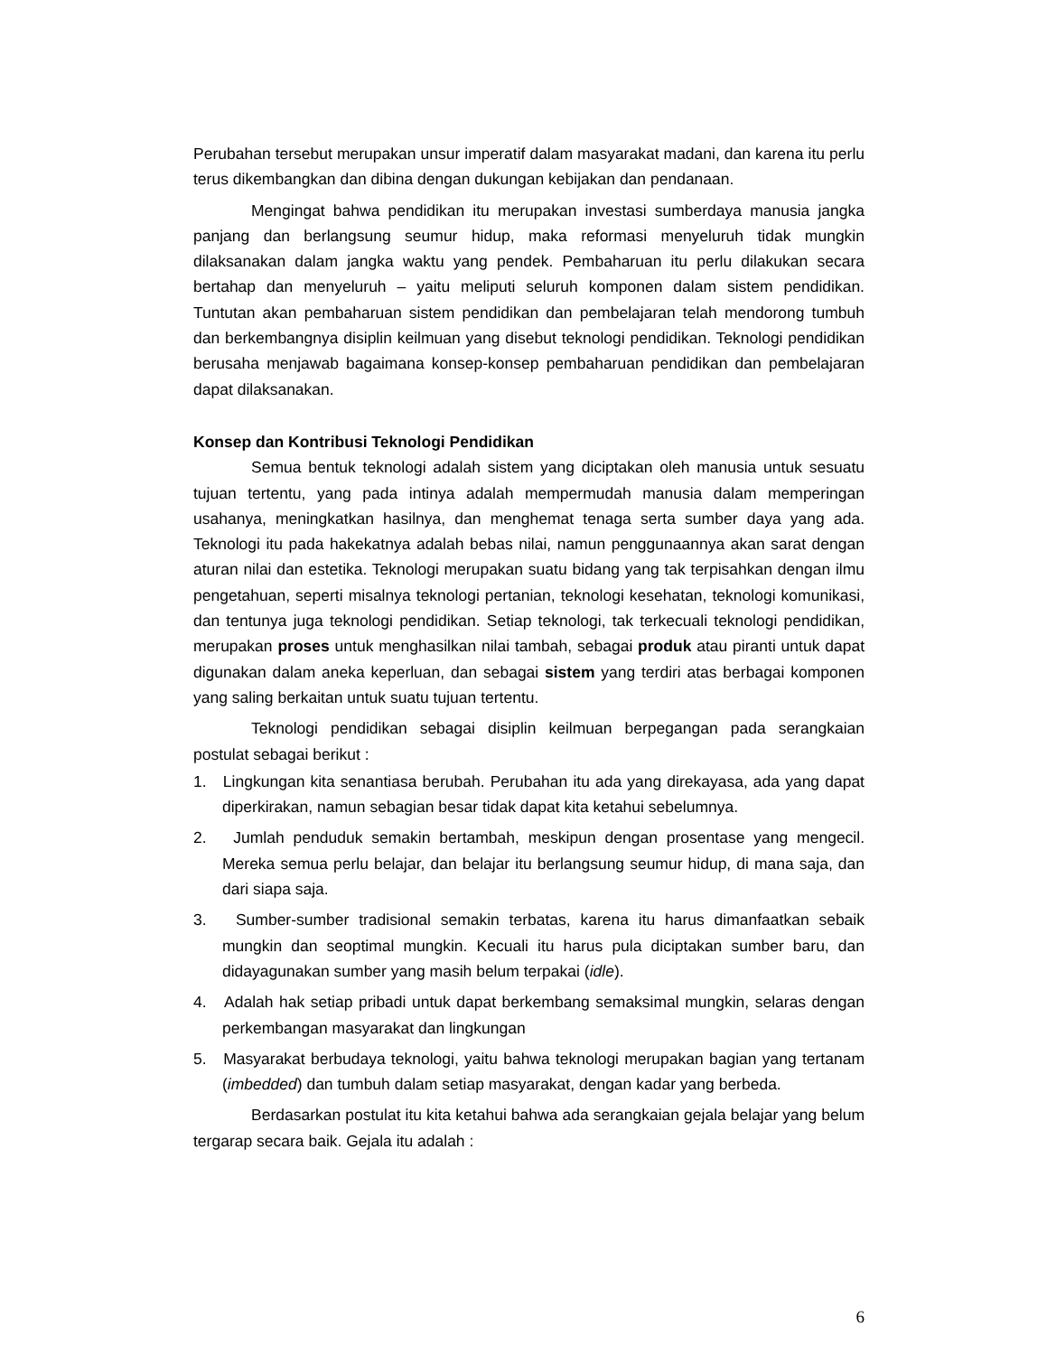Perubahan tersebut merupakan unsur imperatif dalam masyarakat madani, dan karena itu perlu terus dikembangkan dan dibina dengan dukungan kebijakan dan pendanaan.
Mengingat bahwa pendidikan itu merupakan investasi sumberdaya manusia jangka panjang dan berlangsung seumur hidup, maka reformasi menyeluruh tidak mungkin dilaksanakan dalam jangka waktu yang pendek. Pembaharuan itu perlu dilakukan secara bertahap dan menyeluruh – yaitu meliputi seluruh komponen dalam sistem pendidikan. Tuntutan akan pembaharuan sistem pendidikan dan pembelajaran telah mendorong tumbuh dan berkembangnya disiplin keilmuan yang disebut teknologi pendidikan. Teknologi pendidikan berusaha menjawab bagaimana konsep-konsep pembaharuan pendidikan dan pembelajaran dapat dilaksanakan.
Konsep dan Kontribusi Teknologi Pendidikan
Semua bentuk teknologi adalah sistem yang diciptakan oleh manusia untuk sesuatu tujuan tertentu, yang pada intinya adalah mempermudah manusia dalam memperingan usahanya, meningkatkan hasilnya, dan menghemat tenaga serta sumber daya yang ada. Teknologi itu pada hakekatnya adalah bebas nilai, namun penggunaannya akan sarat dengan aturan nilai dan estetika. Teknologi merupakan suatu bidang yang tak terpisahkan dengan ilmu pengetahuan, seperti misalnya teknologi pertanian, teknologi kesehatan, teknologi komunikasi, dan tentunya juga teknologi pendidikan. Setiap teknologi, tak terkecuali teknologi pendidikan, merupakan proses untuk menghasilkan nilai tambah, sebagai produk atau piranti untuk dapat digunakan dalam aneka keperluan, dan sebagai sistem yang terdiri atas berbagai komponen yang saling berkaitan untuk suatu tujuan tertentu.
Teknologi pendidikan sebagai disiplin keilmuan berpegangan pada serangkaian postulat sebagai berikut :
1. Lingkungan kita senantiasa berubah. Perubahan itu ada yang direkayasa, ada yang dapat diperkirakan, namun sebagian besar tidak dapat kita ketahui sebelumnya.
2. Jumlah penduduk semakin bertambah, meskipun dengan prosentase yang mengecil. Mereka semua perlu belajar, dan belajar itu berlangsung seumur hidup, di mana saja, dan dari siapa saja.
3. Sumber-sumber tradisional semakin terbatas, karena itu harus dimanfaatkan sebaik mungkin dan seoptimal mungkin. Kecuali itu harus pula diciptakan sumber baru, dan didayagunakan sumber yang masih belum terpakai (idle).
4. Adalah hak setiap pribadi untuk dapat berkembang semaksimal mungkin, selaras dengan perkembangan masyarakat dan lingkungan
5. Masyarakat berbudaya teknologi, yaitu bahwa teknologi merupakan bagian yang tertanam (imbedded) dan tumbuh dalam setiap masyarakat, dengan kadar yang berbeda.
Berdasarkan postulat itu kita ketahui bahwa ada serangkaian gejala belajar yang belum tergarap secara baik. Gejala itu adalah :
6